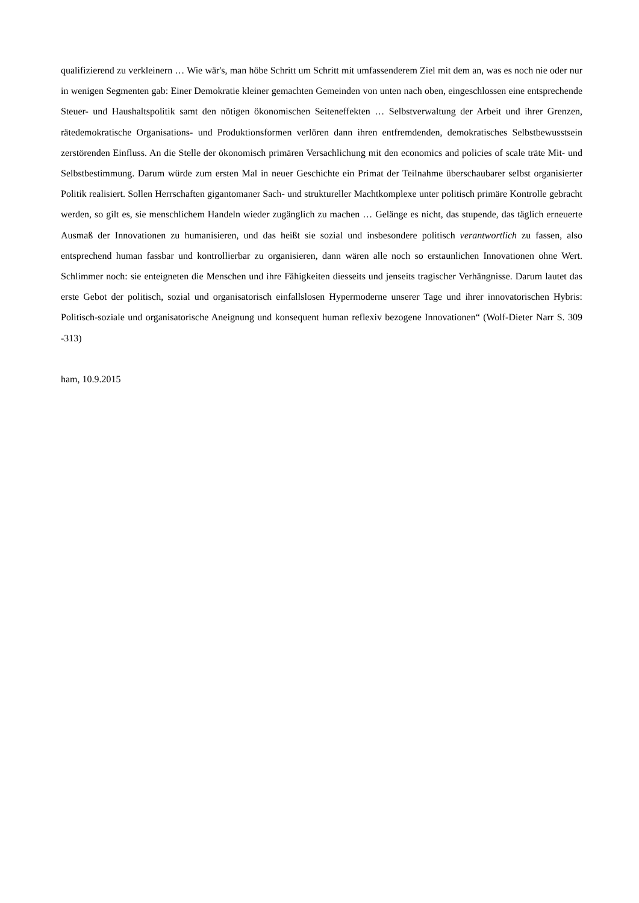qualifizierend zu verkleinern … Wie wär's, man höbe Schritt um Schritt mit umfassenderem Ziel mit dem an, was es noch nie oder nur in wenigen Segmenten gab: Einer Demokratie kleiner gemachten Gemeinden von unten nach oben, eingeschlossen eine entsprechende Steuer- und Haushaltspolitik samt den nötigen ökonomischen Seiteneffekten … Selbstverwaltung der Arbeit und ihrer Grenzen, rätedemokratische Organisations- und Produktionsformen verlören dann ihren entfremdenden, demokratisches Selbstbewusstsein zerstörenden Einfluss. An die Stelle der ökonomisch primären Versachlichung mit den economics and policies of scale träte Mit- und Selbstbestimmung. Darum würde zum ersten Mal in neuer Geschichte ein Primat der Teilnahme überschaubarer selbst organisierter Politik realisiert. Sollen Herrschaften gigantomaner Sach- und struktureller Machtkomplexe unter politisch primäre Kontrolle gebracht werden, so gilt es, sie menschlichem Handeln wieder zugänglich zu machen … Gelänge es nicht, das stupende, das täglich erneuerte Ausmaß der Innovationen zu humanisieren, und das heißt sie sozial und insbesondere politisch verantwortlich zu fassen, also entsprechend human fassbar und kontrollierbar zu organisieren, dann wären alle noch so erstaunlichen Innovationen ohne Wert. Schlimmer noch: sie enteigneten die Menschen und ihre Fähigkeiten diesseits und jenseits tragischer Verhängnisse. Darum lautet das erste Gebot der politisch, sozial und organisatorisch einfallslosen Hypermoderne unserer Tage und ihrer innovatorischen Hybris: Politisch-soziale und organisatorische Aneignung und konsequent human reflexiv bezogene Innovationen“ (Wolf-Dieter Narr S. 309 -313)
ham, 10.9.2015